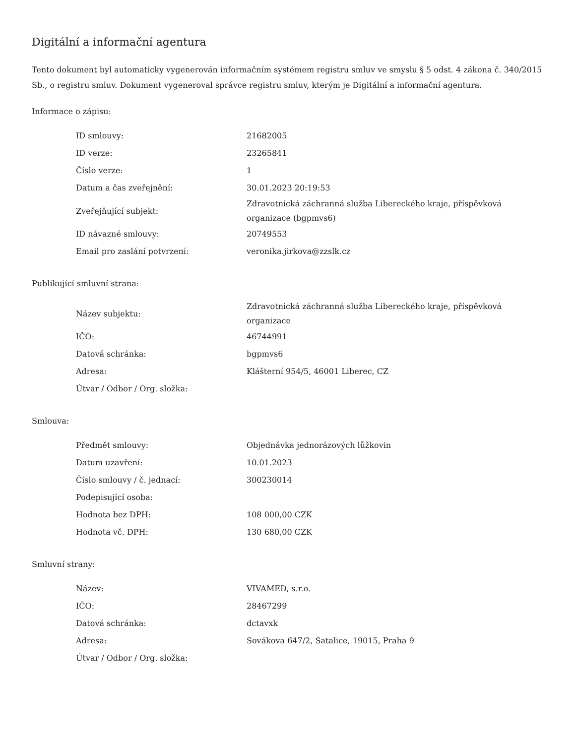Digitální a informační agentura
Tento dokument byl automaticky vygenerován informačním systémem registru smluv ve smyslu § 5 odst. 4 zákona č. 340/2015 Sb., o registru smluv. Dokument vygeneroval správce registru smluv, kterým je Digitální a informační agentura.
Informace o zápisu:
| ID smlouvy: | 21682005 |
| ID verze: | 23265841 |
| Číslo verze: | 1 |
| Datum a čas zveřejnění: | 30.01.2023 20:19:53 |
| Zveřejňující subjekt: | Zdravotnická záchranná služba Libereckého kraje, příspěvková organizace (bgpmvs6) |
| ID návazné smlouvy: | 20749553 |
| Email pro zaslání potvrzení: | veronika.jirkova@zzslk.cz |
Publikující smluvní strana:
| Název subjektu: | Zdravotnická záchranná služba Libereckého kraje, příspěvková organizace |
| IČO: | 46744991 |
| Datová schránka: | bgpmvs6 |
| Adresa: | Klášterní 954/5, 46001 Liberec, CZ |
| Útvar / Odbor / Org. složka: | |
Smlouva:
| Předmět smlouvy: | Objednávka jednorázových lůžkovin |
| Datum uzavření: | 10.01.2023 |
| Číslo smlouvy / č. jednací: | 300230014 |
| Podepisující osoba: | |
| Hodnota bez DPH: | 108 000,00 CZK |
| Hodnota vč. DPH: | 130 680,00 CZK |
Smluvní strany:
| Název: | VIVAMED, s.r.o. |
| IČO: | 28467299 |
| Datová schránka: | dctavxk |
| Adresa: | Sovákova 647/2, Satalice, 19015, Praha 9 |
| Útvar / Odbor / Org. složka: | |